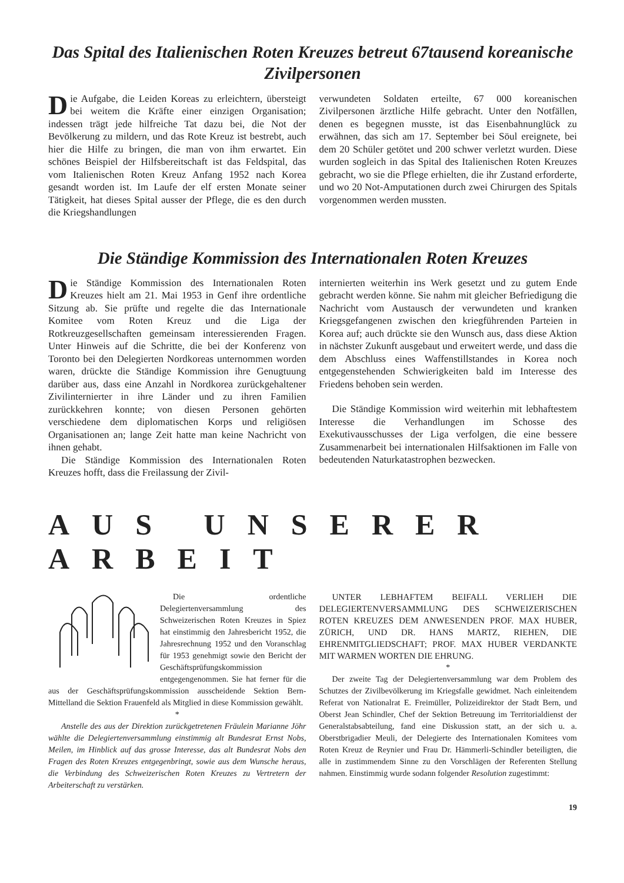Das Spital des Italienischen Roten Kreuzes betreut 67tausend koreanische Zivilpersonen
Die Aufgabe, die Leiden Koreas zu erleichtern, übersteigt bei weitem die Kräfte einer einzigen Organisation; indessen trägt jede hilfreiche Tat dazu bei, die Not der Bevölkerung zu mildern, und das Rote Kreuz ist bestrebt, auch hier die Hilfe zu bringen, die man von ihm erwartet. Ein schönes Beispiel der Hilfsbereitschaft ist das Feldspital, das vom Italienischen Roten Kreuz Anfang 1952 nach Korea gesandt worden ist. Im Laufe der elf ersten Monate seiner Tätigkeit, hat dieses Spital ausser der Pflege, die es den durch die Kriegshandlungen
verwundeten Soldaten erteilte, 67 000 koreanischen Zivilpersonen ärztliche Hilfe gebracht. Unter den Notfällen, denen es begegnen musste, ist das Eisenbahnunglück zu erwähnen, das sich am 17. September bei Söul ereignete, bei dem 20 Schüler getötet und 200 schwer verletzt wurden. Diese wurden sogleich in das Spital des Italienischen Roten Kreuzes gebracht, wo sie die Pflege erhielten, die ihr Zustand erforderte, und wo 20 Not-Amputationen durch zwei Chirurgen des Spitals vorgenommen werden mussten.
Die Ständige Kommission des Internationalen Roten Kreuzes
Die Ständige Kommission des Internationalen Roten Kreuzes hielt am 21. Mai 1953 in Genf ihre ordentliche Sitzung ab. Sie prüfte und regelte die das Internationale Komitee vom Roten Kreuz und die Liga der Rotkreuzgesellschaften gemeinsam interessierenden Fragen. Unter Hinweis auf die Schritte, die bei der Konferenz von Toronto bei den Delegierten Nordkoreas unternommen worden waren, drückte die Ständige Kommission ihre Genugtuung darüber aus, dass eine Anzahl in Nordkorea zurückgehaltener Zivilinternierter in ihre Länder und zu ihren Familien zurückkehren konnte; von diesen Personen gehörten verschiedene dem diplomatischen Korps und religiösen Organisationen an; lange Zeit hatte man keine Nachricht von ihnen gehabt.
Die Ständige Kommission des Internationalen Roten Kreuzes hofft, dass die Freilassung der Zivil-
internierten weiterhin ins Werk gesetzt und zu gutem Ende gebracht werden könne. Sie nahm mit gleicher Befriedigung die Nachricht vom Austausch der verwundeten und kranken Kriegsgefangenen zwischen den kriegführenden Parteien in Korea auf; auch drückte sie den Wunsch aus, dass diese Aktion in nächster Zukunft ausgebaut und erweitert werde, und dass die dem Abschluss eines Waffenstillstandes in Korea noch entgegenstehenden Schwierigkeiten bald im Interesse des Friedens behoben sein werden.
Die Ständige Kommission wird weiterhin mit lebhaftestem Interesse die Verhandlungen im Schosse des Exekutivausschusses der Liga verfolgen, die eine bessere Zusammenarbeit bei internationalen Hilfsaktionen im Falle von bedeutenden Naturkatastrophen bezwecken.
AUS UNSERER ARBEIT
Die ordentliche Delegiertenversammlung des Schweizerischen Roten Kreuzes in Spiez hat einstimmig den Jahresbericht 1952, die Jahresrechnung 1952 und den Voranschlag für 1953 genehmigt sowie den Bericht der Geschäftsprüfungskommission entgegengenommen. Sie hat ferner für die aus der Geschäftsprüfungskommission ausscheidende Sektion Bern-Mittelland die Sektion Frauenfeld als Mitglied in diese Kommission gewählt.
*
Anstelle des aus der Direktion zurückgetretenen Fräulein Marianne Jöhr wählte die Delegiertenversammlung einstimmig alt Bundesrat Ernst Nobs, Meilen, im Hinblick auf das grosse Interesse, das alt Bundesrat Nobs den Fragen des Roten Kreuzes entgegenbringt, sowie aus dem Wunsche heraus, die Verbindung des Schweizerischen Roten Kreuzes zu Vertretern der Arbeiterschaft zu verstärken.
UNTER LEBHAFTEM BEIFALL VERLIEH DIE DELEGIERTENVERSAMMLUNG DES SCHWEIZERISCHEN ROTEN KREUZES DEM ANWESENDEN PROF. MAX HUBER, ZÜRICH, UND DR. HANS MARTZ, RIEHEN, DIE EHRENMITGLIEDSCHAFT; PROF. MAX HUBER VERDANKTE MIT WARMEN WORTEN DIE EHRUNG.
*
Der zweite Tag der Delegiertenversammlung war dem Problem des Schutzes der Zivilbevölkerung im Kriegsfalle gewidmet. Nach einleitendem Referat von Nationalrat E. Freimüller, Polizeidirektor der Stadt Bern, und Oberst Jean Schindler, Chef der Sektion Betreuung im Territorialdienst der Generalstabsabteilung, fand eine Diskussion statt, an der sich u. a. Oberstbrigadier Meuli, der Delegierte des Internationalen Komitees vom Roten Kreuz de Reynier und Frau Dr. Hämmerli-Schindler beteiligten, die alle in zustimmendem Sinne zu den Vorschlägen der Referenten Stellung nahmen. Einstimmig wurde sodann folgender Resolution zugestimmt:
19